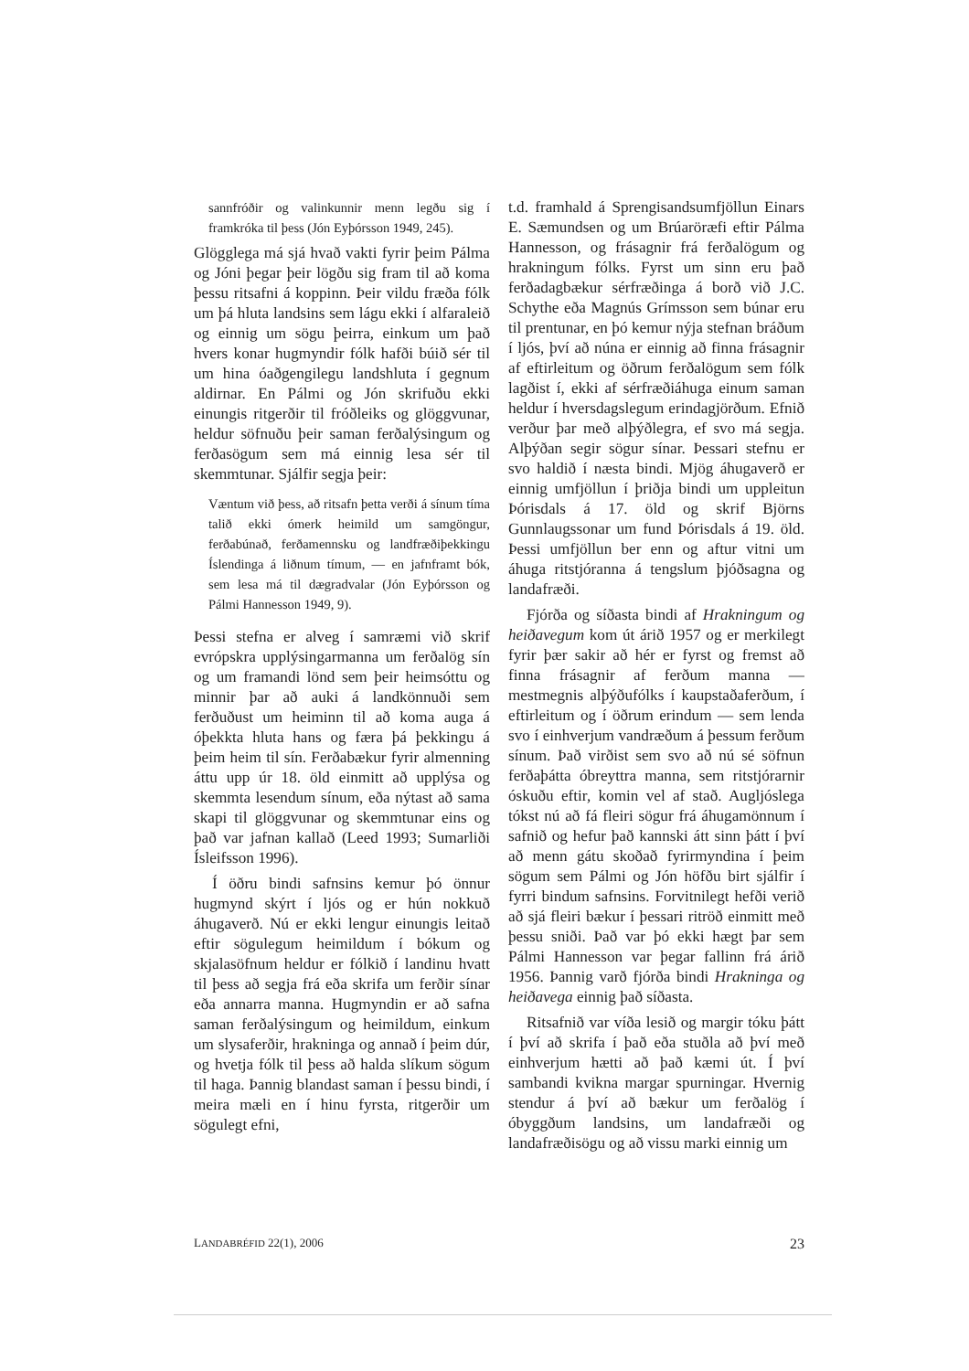sannfróðir og valinkunnir menn legðu sig í framkróka til þess (Jón Eyþórsson 1949, 245).
Glögglega má sjá hvað vakti fyrir þeim Pálma og Jóni þegar þeir lögðu sig fram til að koma þessu ritsafni á koppinn. Þeir vildu fræða fólk um þá hluta landsins sem lágu ekki í alfaraleið og einnig um sögu þeirra, einkum um það hvers konar hugmyndir fólk hafði búið sér til um hina óaðgengilegu landshluta í gegnum aldirnar. En Pálmi og Jón skrifuðu ekki einungis ritgerðir til fróðleiks og glöggvunar, heldur söfnuðu þeir saman ferðalýsingum og ferðasögum sem má einnig lesa sér til skemmtunar. Sjálfir segja þeir:
Væntum við þess, að ritsafn þetta verði á sínum tíma talið ekki ómerk heimild um samgöngur, ferðabúnað, ferðamennsku og landfræðiþekkingu Íslendinga á liðnum tímum, — en jafnframt bók, sem lesa má til dægradvalar (Jón Eyþórsson og Pálmi Hannesson 1949, 9).
Þessi stefna er alveg í samræmi við skrif evrópskra upplýsingarmanna um ferðalög sín og um framandi lönd sem þeir heimsóttu og minnir þar að auki á landkönnuði sem ferðuðust um heiminn til að koma auga á óþekkta hluta hans og færa þá þekkingu á þeim heim til sín. Ferðabækur fyrir almenning áttu upp úr 18. öld einmitt að upplýsa og skemmta lesendum sínum, eða nýtast að sama skapi til glöggvunar og skemmtunar eins og það var jafnan kallað (Leed 1993; Sumarliði Ísleifsson 1996).
Í öðru bindi safnsins kemur þó önnur hugmynd skýrt í ljós og er hún nokkuð áhugaverð. Nú er ekki lengur einungis leitað eftir sögulegum heimildum í bókum og skjalasöfnum heldur er fólkið í landinu hvatt til þess að segja frá eða skrifa um ferðir sínar eða annarra manna. Hugmyndin er að safna saman ferðalýsingum og heimildum, einkum um slysaferðir, hrakninga og annað í þeim dúr, og hvetja fólk til þess að halda slíkum sögum til haga. Þannig blandast saman í þessu bindi, í meira mæli en í hinu fyrsta, ritgerðir um sögulegt efni,
t.d. framhald á Sprengisandsumfjöllun Einars E. Sæmundsen og um Brúaröræfi eftir Pálma Hannesson, og frásagnir frá ferðalögum og hrakningum fólks. Fyrst um sinn eru það ferðadagbækur sérfræðinga á borð við J.C. Schythe eða Magnús Grímsson sem búnar eru til prentunar, en þó kemur nýja stefnan bráðum í ljós, því að núna er einnig að finna frásagnir af eftirleitum og öðrum ferðalögum sem fólk lagðist í, ekki af sérfræðiáhuga einum saman heldur í hversdagslegum erindagjörðum. Efnið verður þar með alþýðlegra, ef svo má segja. Alþýðan segir sögur sínar. Þessari stefnu er svo haldið í næsta bindi. Mjög áhugaverð er einnig umfjöllun í þriðja bindi um uppleitun Þórisdals á 17. öld og skrif Björns Gunnlaugssonar um fund Þórisdals á 19. öld. Þessi umfjöllun ber enn og aftur vitni um áhuga ritstjóranna á tengslum þjóðsagna og landafræði.
Fjórða og síðasta bindi af Hrakningum og heiðavegum kom út árið 1957 og er merkilegt fyrir þær sakir að hér er fyrst og fremst að finna frásagnir af ferðum manna — mestmegnis alþýðufólks í kaupstaðaferðum, í eftirleitum og í öðrum erindum — sem lenda svo í einhverjum vandræðum á þessum ferðum sínum. Það virðist sem svo að nú sé söfnun ferðaþátta óbreyttra manna, sem ritstjórarnir óskuðu eftir, komin vel af stað. Augljóslega tókst nú að fá fleiri sögur frá áhugamönnum í safnið og hefur það kannski átt sinn þátt í því að menn gátu skoðað fyrirmyndina í þeim sögum sem Pálmi og Jón höfðu birt sjálfir í fyrri bindum safnsins. Forvitnilegt hefði verið að sjá fleiri bækur í þessari ritröð einmitt með þessu sniði. Það var þó ekki hægt þar sem Pálmi Hannesson var þegar fallinn frá árið 1956. Þannig varð fjórða bindi Hrakninga og heiðavega einnig það síðasta.
Ritsafnið var víða lesið og margir tóku þátt í því að skrifa í það eða stuðla að því með einhverjum hætti að það kæmi út. Í því sambandi kvikna margar spurningar. Hvernig stendur á því að bækur um ferðalög í óbyggðum landsins, um landafræði og landafræðisögu og að vissu marki einnig um
LANDABRÉFID 22(1), 2006 23